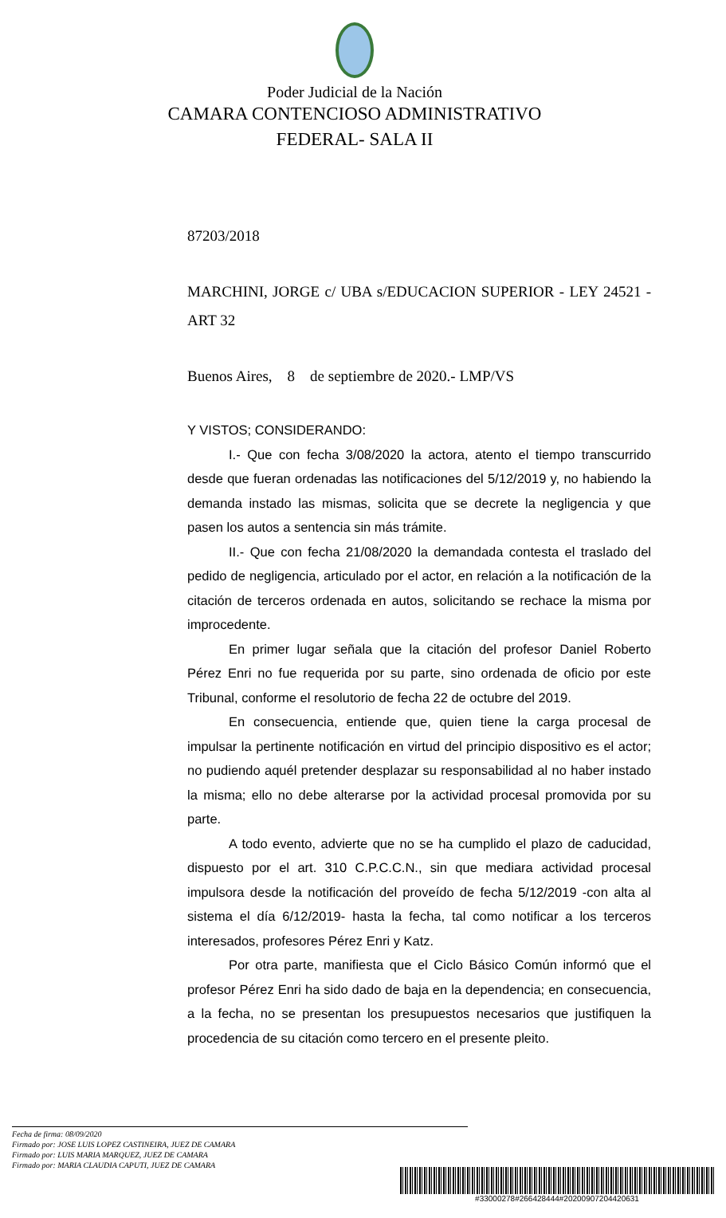Poder Judicial de la Nación
CAMARA CONTENCIOSO ADMINISTRATIVO
FEDERAL- SALA II
87203/2018
MARCHINI, JORGE c/ UBA s/EDUCACION SUPERIOR - LEY 24521 - ART 32
Buenos Aires, 8 de septiembre de 2020.- LMP/VS
Y VISTOS; CONSIDERANDO:
I.- Que con fecha 3/08/2020 la actora, atento el tiempo transcurrido desde que fueran ordenadas las notificaciones del 5/12/2019 y, no habiendo la demanda instado las mismas, solicita que se decrete la negligencia y que pasen los autos a sentencia sin más trámite.
II.- Que con fecha 21/08/2020 la demandada contesta el traslado del pedido de negligencia, articulado por el actor, en relación a la notificación de la citación de terceros ordenada en autos, solicitando se rechace la misma por improcedente.
En primer lugar señala que la citación del profesor Daniel Roberto Pérez Enri no fue requerida por su parte, sino ordenada de oficio por este Tribunal, conforme el resolutorio de fecha 22 de octubre del 2019.
En consecuencia, entiende que, quien tiene la carga procesal de impulsar la pertinente notificación en virtud del principio dispositivo es el actor; no pudiendo aquél pretender desplazar su responsabilidad al no haber instado la misma; ello no debe alterarse por la actividad procesal promovida por su parte.
A todo evento, advierte que no se ha cumplido el plazo de caducidad, dispuesto por el art. 310 C.P.C.C.N., sin que mediara actividad procesal impulsora desde la notificación del proveído de fecha 5/12/2019 -con alta al sistema el día 6/12/2019- hasta la fecha, tal como notificar a los terceros interesados, profesores Pérez Enri y Katz.
Por otra parte, manifiesta que el Ciclo Básico Común informó que el profesor Pérez Enri ha sido dado de baja en la dependencia; en consecuencia, a la fecha, no se presentan los presupuestos necesarios que justifiquen la procedencia de su citación como tercero en el presente pleito.
Fecha de firma: 08/09/2020
Firmado por: JOSE LUIS LOPEZ CASTINEIRA, JUEZ DE CAMARA
Firmado por: LUIS MARIA MARQUEZ, JUEZ DE CAMARA
Firmado por: MARIA CLAUDIA CAPUTI, JUEZ DE CAMARA
#33000278#266428444#20200907204420631